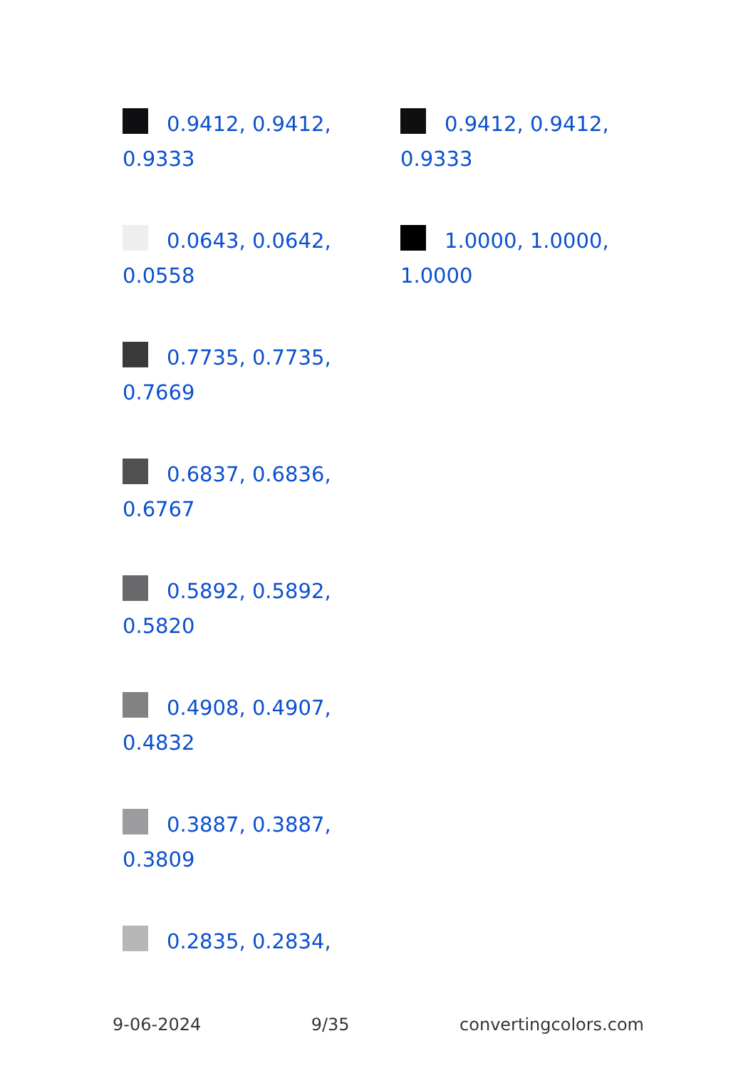0.9412, 0.9412, 0.9333
0.0643, 0.0642, 0.0558
0.7735, 0.7735, 0.7669
0.6837, 0.6836, 0.6767
0.5892, 0.5892, 0.5820
0.4908, 0.4907, 0.4832
0.3887, 0.3887, 0.3809
0.2835, 0.2834,
0.9412, 0.9412, 0.9333
1.0000, 1.0000, 1.0000
9-06-2024 9/35 convertingcolors.com